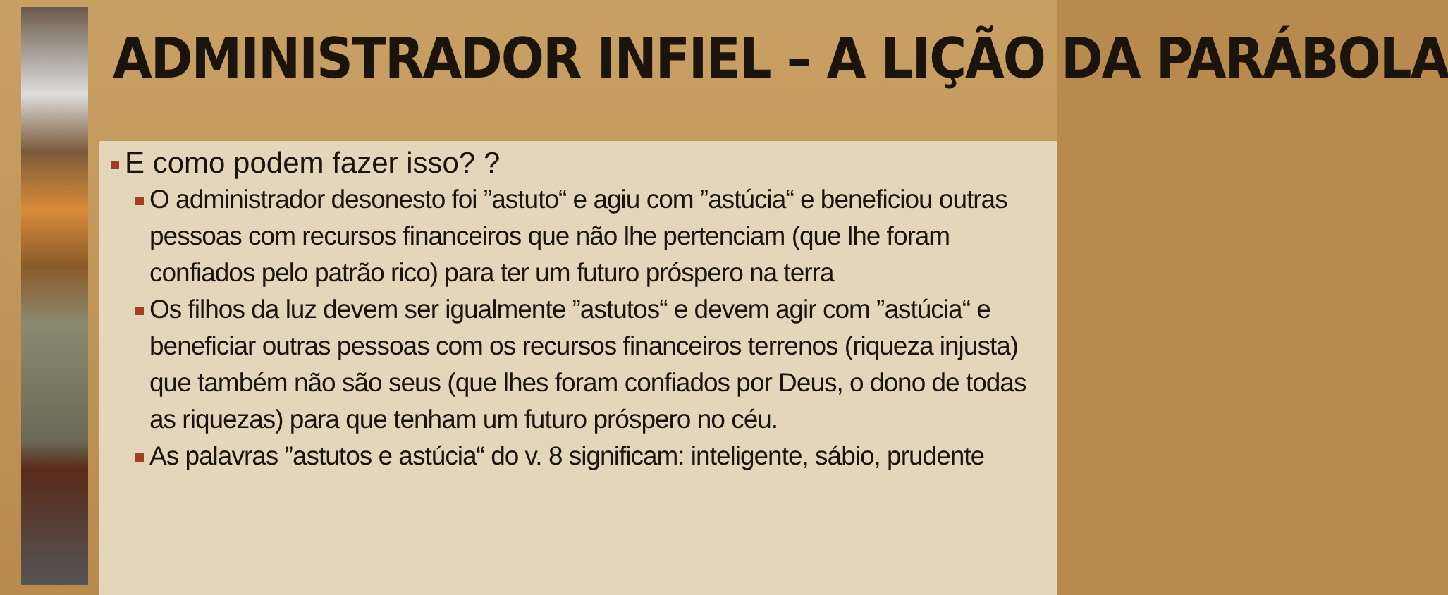ADMINISTRADOR INFIEL – A LIÇÃO DA PARÁBOLA
E como podem fazer isso? ?
O administrador desonesto foi ”astuto“ e agiu com ”astúcia“ e beneficiou outras pessoas com recursos financeiros que não lhe pertenciam (que lhe foram confiados pelo patrão rico) para ter um futuro próspero na terra
Os filhos da luz devem ser igualmente ”astutos“ e devem agir com ”astúcia“ e beneficiar outras pessoas com os recursos financeiros terrenos (riqueza injusta) que também não são seus (que lhes foram confiados por Deus, o dono de todas as riquezas) para que tenham um futuro próspero no céu.
As palavras ”astutos e astúcia“ do v. 8 significam: inteligente, sábio, prudente